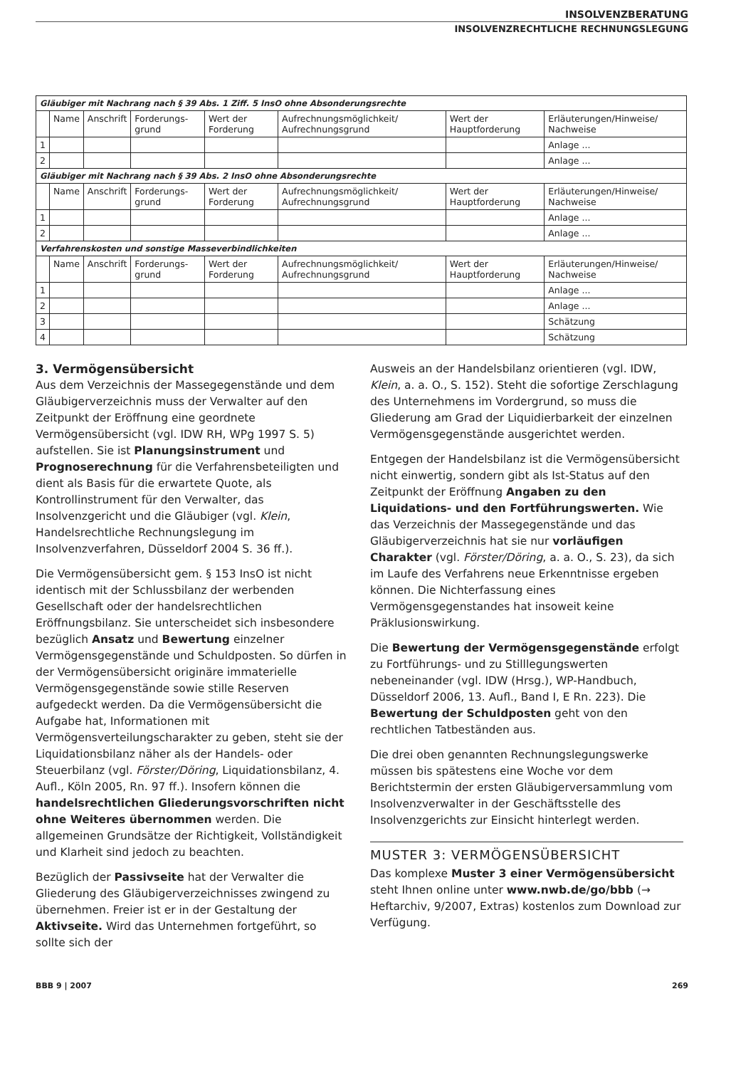INSOLVENZBERATUNG
INSOLVENZRECHTLICHE RECHNUNGSLEGUNG
| Gläubiger mit Nachrang nach § 39 Abs. 1 Ziff. 5 InsO ohne Absonderungsrechte | | | | | | | |
| | Name | Anschrift | Forderungs-grund | Wert der Forderung | Aufrechnungsmöglichkeit/ Aufrechnungsgrund | Wert der Hauptforderung | Erläuterungen/Hinweise/ Nachweise |
| 1 | | | | | | | Anlage ... |
| 2 | | | | | | | Anlage ... |
| Gläubiger mit Nachrang nach § 39 Abs. 2 InsO ohne Absonderungsrechte | | | | | | | |
| | Name | Anschrift | Forderungs-grund | Wert der Forderung | Aufrechnungsmöglichkeit/ Aufrechnungsgrund | Wert der Hauptforderung | Erläuterungen/Hinweise/ Nachweise |
| 1 | | | | | | | Anlage ... |
| 2 | | | | | | | Anlage ... |
| Verfahrenskosten und sonstige Masseverbindlichkeiten | | | | | | | |
| | Name | Anschrift | Forderungs-grund | Wert der Forderung | Aufrechnungsmöglichkeit/ Aufrechnungsgrund | Wert der Hauptforderung | Erläuterungen/Hinweise/ Nachweise |
| 1 | | | | | | | Anlage ... |
| 2 | | | | | | | Anlage ... |
| 3 | | | | | | | Schätzung |
| 4 | | | | | | | Schätzung |
3. Vermögensübersicht
Aus dem Verzeichnis der Massegegenstände und dem Gläubigerverzeichnis muss der Verwalter auf den Zeitpunkt der Eröffnung eine geordnete Vermögensübersicht (vgl. IDW RH, WPg 1997 S. 5) aufstellen. Sie ist Planungsinstrument und Prognoserechnung für die Verfahrensbeteiligten und dient als Basis für die erwartete Quote, als Kontrollinstrument für den Verwalter, das Insolvenzgericht und die Gläubiger (vgl. Klein, Handelsrechtliche Rechnungslegung im Insolvenzverfahren, Düsseldorf 2004 S. 36 ff.).
Die Vermögensübersicht gem. § 153 InsO ist nicht identisch mit der Schlussbilanz der werbenden Gesellschaft oder der handelsrechtlichen Eröffnungsbilanz. Sie unterscheidet sich insbesondere bezüglich Ansatz und Bewertung einzelner Vermögensgegenstände und Schuldposten. So dürfen in der Vermögensübersicht originäre immaterielle Vermögensgegenstände sowie stille Reserven aufgedeckt werden. Da die Vermögensübersicht die Aufgabe hat, Informationen mit Vermögensverteilungscharakter zu geben, steht sie der Liquidationsbilanz näher als der Handels- oder Steuerbilanz (vgl. Förster/Döring, Liquidationsbilanz, 4. Aufl., Köln 2005, Rn. 97 ff.). Insofern können die handelsrechtlichen Gliederungsvorschriften nicht ohne Weiteres übernommen werden. Die allgemeinen Grundsätze der Richtigkeit, Vollständigkeit und Klarheit sind jedoch zu beachten.
Bezüglich der Passivseite hat der Verwalter die Gliederung des Gläubigerverzeichnisses zwingend zu übernehmen. Freier ist er in der Gestaltung der Aktivseite. Wird das Unternehmen fortgeführt, so sollte sich der
Ausweis an der Handelsbilanz orientieren (vgl. IDW, Klein, a. a. O., S. 152). Steht die sofortige Zerschlagung des Unternehmens im Vordergrund, so muss die Gliederung am Grad der Liquidierbarkeit der einzelnen Vermögensgegenstände ausgerichtet werden.
Entgegen der Handelsbilanz ist die Vermögensübersicht nicht einwertig, sondern gibt als Ist-Status auf den Zeitpunkt der Eröffnung Angaben zu den Liquidations- und den Fortführungswerten. Wie das Verzeichnis der Massegegenstände und das Gläubigerverzeichnis hat sie nur vorläufigen Charakter (vgl. Förster/Döring, a. a. O., S. 23), da sich im Laufe des Verfahrens neue Erkenntnisse ergeben können. Die Nichterfassung eines Vermögensgegenstandes hat insoweit keine Präklusionswirkung.
Die Bewertung der Vermögensgegenstände erfolgt zu Fortführungs- und zu Stilllegungswerten nebeneinander (vgl. IDW (Hrsg.), WP-Handbuch, Düsseldorf 2006, 13. Aufl., Band I, E Rn. 223). Die Bewertung der Schuldposten geht von den rechtlichen Tatbeständen aus.
Die drei oben genannten Rechnungslegungswerke müssen bis spätestens eine Woche vor dem Berichtstermin der ersten Gläubigerversammlung vom Insolvenzverwalter in der Geschäftsstelle des Insolvenzgerichts zur Einsicht hinterlegt werden.
MUSTER 3: VERMÖGENSÜBERSICHT
Das komplexe Muster 3 einer Vermögensübersicht steht Ihnen online unter www.nwb.de/go/bbb (→ Heftarchiv, 9/2007, Extras) kostenlos zum Download zur Verfügung.
BBB 9 | 2007 269